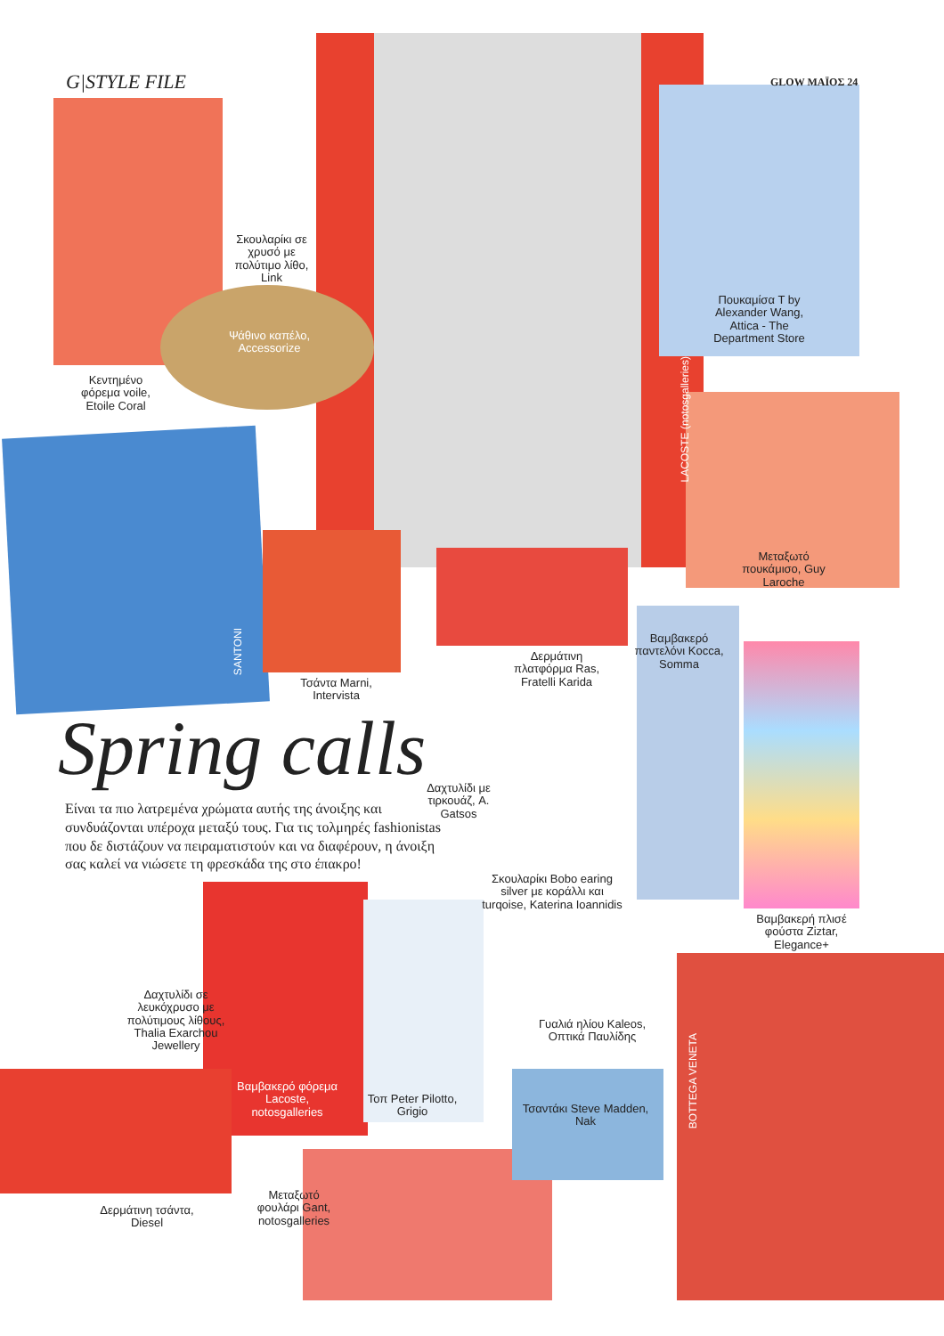G|STYLE FILE GLOW ΜΑΪΟΣ 24
Σκουλαρίκι σε χρυσό με πολύτιμο λίθο, Link
Ψάθινο καπέλο, Accessorize
Κεντημένο φόρεμα voile, Etoile Coral
LACOSTE (notosgalleries)
Πουκαμίσα T by Alexander Wang, Attica - The Department Store
Μεταξωτό πουκάμισο, Guy Laroche
SANTONI
Τσάντα Marni, Intervista
Δερμάτινη πλατφόρμα Ras, Fratelli Karida
Βαμβακερό παντελόνι Kocca, Somma
Spring calls
Είναι τα πιο λατρεμένα χρώματα αυτής της άνοιξης και συνδυάζονται υπέροχα μεταξύ τους. Για τις τολμηρές fashionistas που δε διστάζουν να πειραματιστούν και να διαφέρουν, η άνοιξη σας καλεί να νιώσετε τη φρεσκάδα της στο έπακρο!
Δαχτυλίδι με τιρκουάζ, A. Gatsos
Σκουλαρίκι Bobo earing silver με κοράλλι και turqoise, Katerina Ioannidis
Βαμβακερή πλισέ φούστα Ziztar, Elegance+
Δαχτυλίδι σε λευκόχρυσο με πολύτιμους λίθους, Thalia Exarchou Jewellery
Γυαλιά ηλίου Kaleos, Οπτικά Παυλίδης
Βαμβακερό φόρεμα Lacoste, notosgalleries
Τοπ Peter Pilotto, Grigio
Τσαντάκι Steve Madden, Nak
BOTTEGA VENETA
Μεταξωτό φουλάρι Gant, notosgalleries
Δερμάτινη τσάντα, Diesel